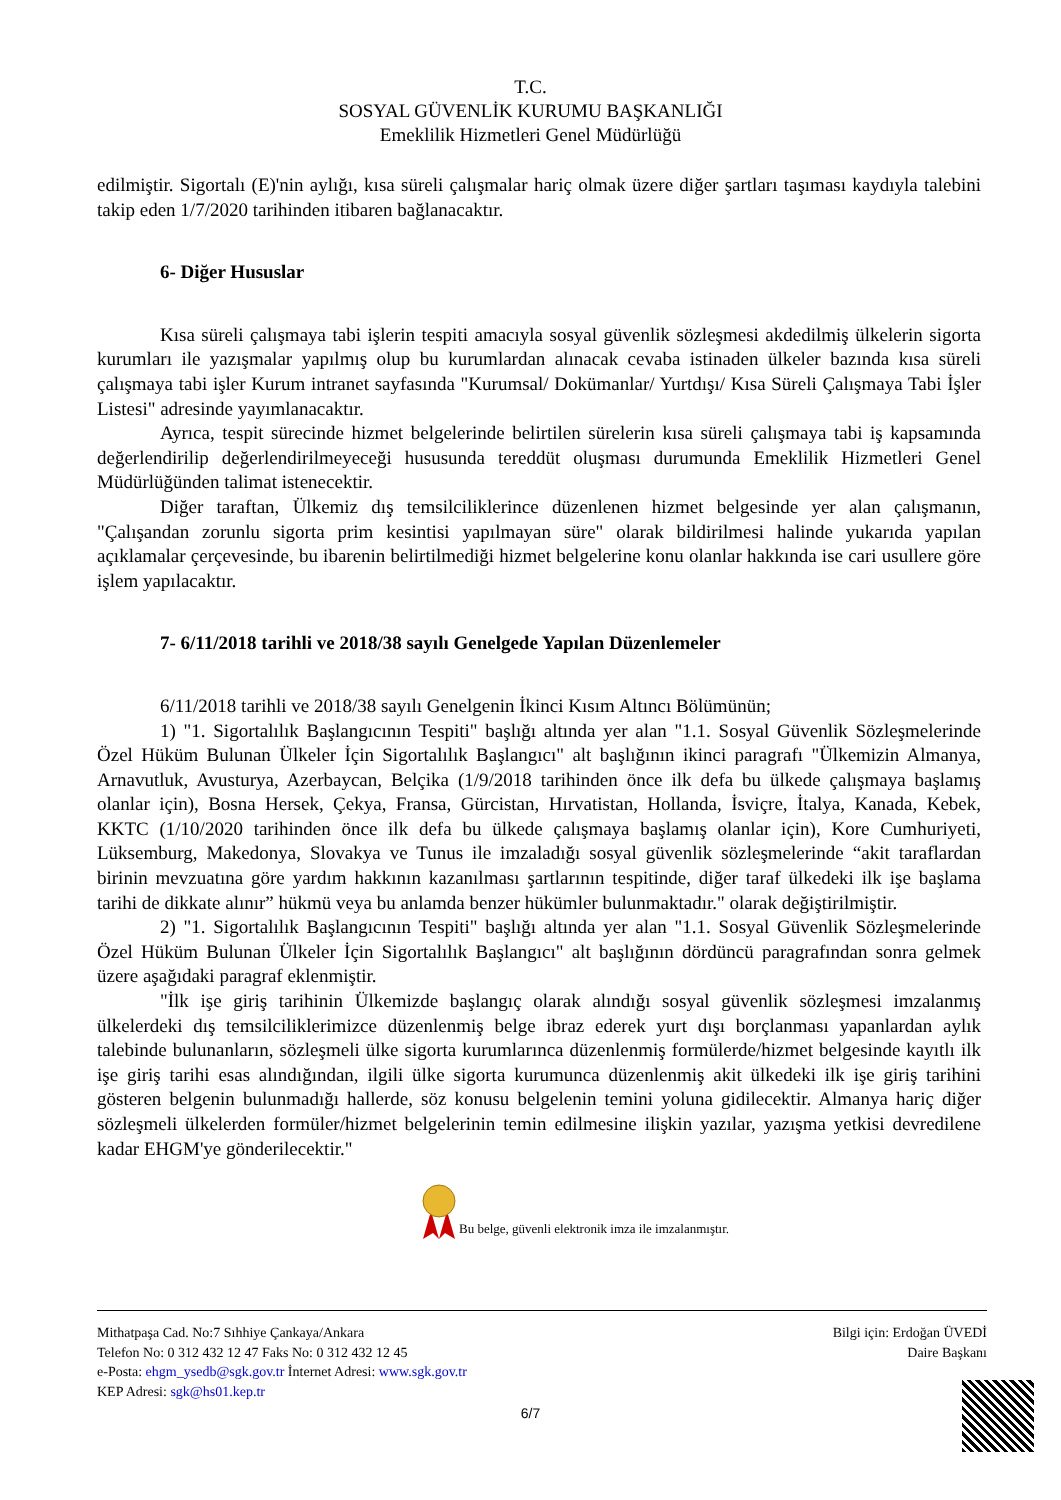T.C.
SOSYAL GÜVENLİK KURUMU BAŞKANLIĞI
Emeklilik Hizmetleri Genel Müdürlüğü
edilmiştir. Sigortalı (E)'nin aylığı, kısa süreli çalışmalar hariç olmak üzere diğer şartları taşıması kaydıyla talebini takip eden 1/7/2020 tarihinden itibaren bağlanacaktır.
6- Diğer Hususlar
Kısa süreli çalışmaya tabi işlerin tespiti amacıyla sosyal güvenlik sözleşmesi akdedilmiş ülkelerin sigorta kurumları ile yazışmalar yapılmış olup bu kurumlardan alınacak cevaba istinaden ülkeler bazında kısa süreli çalışmaya tabi işler Kurum intranet sayfasında "Kurumsal/ Dokümanlar/ Yurtdışı/ Kısa Süreli Çalışmaya Tabi İşler Listesi" adresinde yayımlanacaktır.
Ayrıca, tespit sürecinde hizmet belgelerinde belirtilen sürelerin kısa süreli çalışmaya tabi iş kapsamında değerlendirilip değerlendirilmeyeceği hususunda tereddüt oluşması durumunda Emeklilik Hizmetleri Genel Müdürlüğünden talimat istenecektir.
Diğer taraftan, Ülkemiz dış temsilciliklerince düzenlenen hizmet belgesinde yer alan çalışmanın, "Çalışandan zorunlu sigorta prim kesintisi yapılmayan süre" olarak bildirilmesi halinde yukarıda yapılan açıklamalar çerçevesinde, bu ibarenin belirtilmediği hizmet belgelerine konu olanlar hakkında ise cari usullere göre işlem yapılacaktır.
7- 6/11/2018 tarihli ve 2018/38 sayılı Genelgede Yapılan Düzenlemeler
6/11/2018 tarihli ve 2018/38 sayılı Genelgenin İkinci Kısım Altıncı Bölümünün;
1) "1. Sigortalılık Başlangıcının Tespiti" başlığı altında yer alan "1.1. Sosyal Güvenlik Sözleşmelerinde Özel Hüküm Bulunan Ülkeler İçin Sigortalılık Başlangıcı" alt başlığının ikinci paragrafı "Ülkemizin Almanya, Arnavutluk, Avusturya, Azerbaycan, Belçika (1/9/2018 tarihinden önce ilk defa bu ülkede çalışmaya başlamış olanlar için), Bosna Hersek, Çekya, Fransa, Gürcistan, Hırvatistan, Hollanda, İsviçre, İtalya, Kanada, Kebek, KKTC (1/10/2020 tarihinden önce ilk defa bu ülkede çalışmaya başlamış olanlar için), Kore Cumhuriyeti, Lüksemburg, Makedonya, Slovakya ve Tunus ile imzaladığı sosyal güvenlik sözleşmelerinde “akit taraflardan birinin mevzuatına göre yardım hakkının kazanılması şartlarının tespitinde, diğer taraf ülkedeki ilk işe başlama tarihi de dikkate alınır” hükmü veya bu anlamda benzer hükümler bulunmaktadır." olarak değiştirilmiştir.
2) "1. Sigortalılık Başlangıcının Tespiti" başlığı altında yer alan "1.1. Sosyal Güvenlik Sözleşmelerinde Özel Hüküm Bulunan Ülkeler İçin Sigortalılık Başlangıcı" alt başlığının dördüncü paragrafından sonra gelmek üzere aşağıdaki paragraf eklenmiştir.
"İlk işe giriş tarihinin Ülkemizde başlangıç olarak alındığı sosyal güvenlik sözleşmesi imzalanmış ülkelerdeki dış temsilciliklerimizce düzenlenmiş belge ibraz ederek yurt dışı borçlanması yapanlardan aylık talebinde bulunanların, sözleşmeli ülke sigorta kurumlarınca düzenlenmiş formülerde/hizmet belgesinde kayıtlı ilk işe giriş tarihi esas alındığından, ilgili ülke sigorta kurumunca düzenlenmiş akit ülkedeki ilk işe giriş tarihini gösteren belgenin bulunmadığı hallerde, söz konusu belgelenin temini yoluna gidilecektir. Almanya hariç diğer sözleşmeli ülkelerden formüler/hizmet belgelerinin temin edilmesine ilişkin yazılar, yazışma yetkisi devredilene kadar EHGM'ye gönderilecektir."
Bu belge, güvenli elektronik imza ile imzalanmıştır.
Mithatpaşa Cad. No:7 Sıhhiye Çankaya/Ankara
Telefon No: 0 312 432 12 47 Faks No: 0 312 432 12 45
e-Posta: ehgm_ysedb@sgk.gov.tr İnternet Adresi: www.sgk.gov.tr
KEP Adresi: sgk@hs01.kep.tr
Bilgi için: Erdoğan ÜVEDİ
Daire Başkanı
6/7